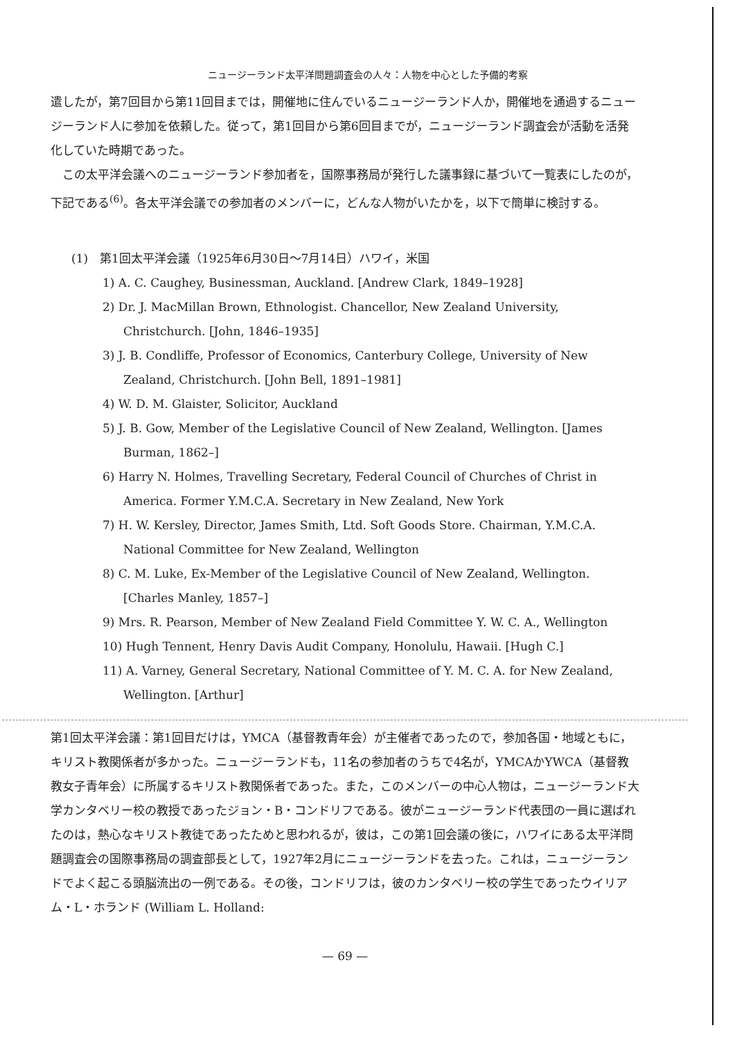ニュージーランド太平洋問題調査会の人々：人物を中心とした予備的考察
遣したが，第7回目から第11回目までは，開催地に住んでいるニュージーランド人か，開催地を通過するニュージーランド人に参加を依頼した。従って，第1回目から第6回目までが，ニュージーランド調査会が活動を活発化していた時期であった。
この太平洋会議へのニュージーランド参加者を，国際事務局が発行した議事録に基づいて一覧表にしたのが，下記である<sup>(6)</sup>。各太平洋会議での参加者のメンバーに，どんな人物がいたかを，以下で簡単に検討する。
(1)　第1回太平洋会議（1925年6月30日〜7月14日）ハワイ，米国
1) A. C. Caughey, Businessman, Auckland. [Andrew Clark, 1849–1928]
2) Dr. J. MacMillan Brown, Ethnologist. Chancellor, New Zealand University, Christchurch. [John, 1846–1935]
3) J. B. Condliffe, Professor of Economics, Canterbury College, University of New Zealand, Christchurch. [John Bell, 1891–1981]
4) W. D. M. Glaister, Solicitor, Auckland
5) J. B. Gow, Member of the Legislative Council of New Zealand, Wellington. [James Burman, 1862–]
6) Harry N. Holmes, Travelling Secretary, Federal Council of Churches of Christ in America. Former Y.M.C.A. Secretary in New Zealand, New York
7) H. W. Kersley, Director, James Smith, Ltd. Soft Goods Store. Chairman, Y.M.C.A. National Committee for New Zealand, Wellington
8) C. M. Luke, Ex-Member of the Legislative Council of New Zealand, Wellington. [Charles Manley, 1857–]
9) Mrs. R. Pearson, Member of New Zealand Field Committee Y. W. C. A., Wellington
10) Hugh Tennent, Henry Davis Audit Company, Honolulu, Hawaii. [Hugh C.]
11) A. Varney, General Secretary, National Committee of Y. M. C. A. for New Zealand, Wellington. [Arthur]
第1回太平洋会議：第1回目だけは，YMCA（基督教青年会）が主催者であったので，参加各国・地域ともに，キリスト教関係者が多かった。ニュージーランドも，11名の参加者のうちで4名が，YMCAかYWCA（基督教教女子青年会）に所属するキリスト教関係者であった。また，このメンバーの中心人物は，ニュージーランド大学カンタベリー校の教授であったジョン・B・コンドリフである。彼がニュージーランド代表団の一員に選ばれたのは，熱心なキリスト教徒であったためと思われるが，彼は，この第1回会議の後に，ハワイにある太平洋問題調査会の国際事務局の調査部長として，1927年2月にニュージーランドを去った。これは，ニュージーランドでよく起こる頭脳流出の一例である。その後，コンドリフは，彼のカンタベリー校の学生であったウイリアム・L・ホランド (William L. Holland:
— 69 —